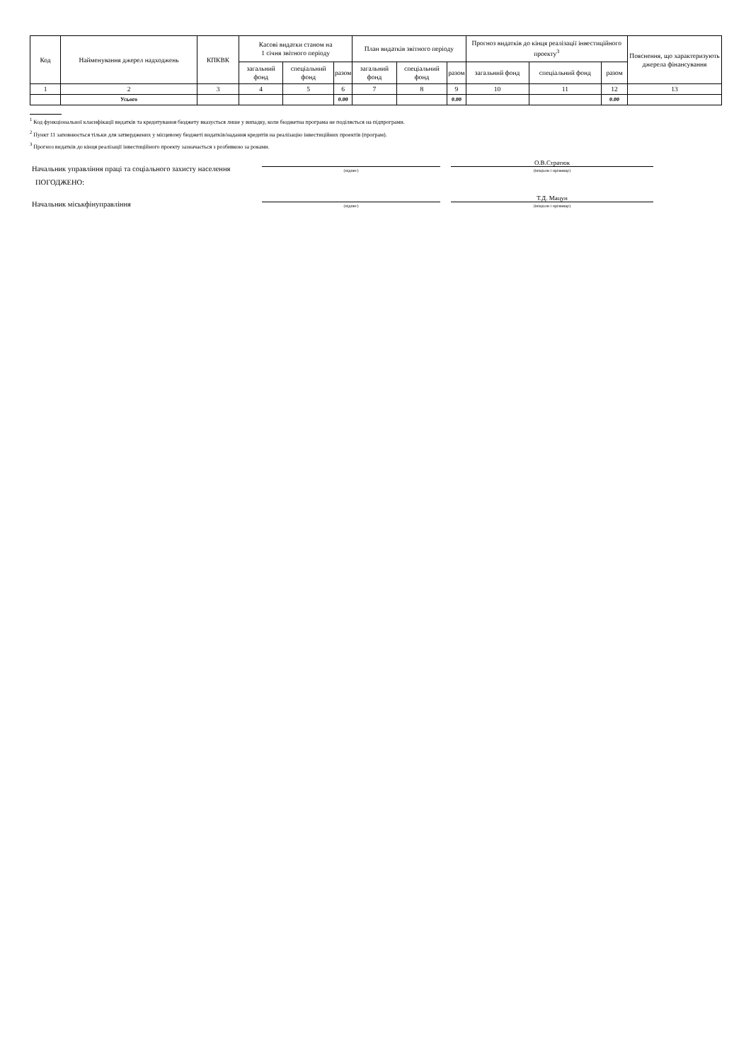| Код | Найменування джерел надходжень | КПКВК | Касові видатки станом на 1 січня звітного періоду | | | План видатків звітного періоду | | | Прогноз видатків до кінця реалізації інвестиційного проекту<sup>3</sup> | | | Пояснення, що характеризують джерела фінансування |
| --- | --- | --- | --- | --- | --- | --- | --- | --- | --- | --- | --- | --- |
| | | | загальний фонд | спеціальний фонд | разом | загальний фонд | спеціальний фонд | разом | загальний фонд | спеціальний фонд | разом | |
| 1 | 2 | 3 | 4 | 5 | 6 | 7 | 8 | 9 | 10 | 11 | 12 | 13 |
| | Усього | | | | 0.00 | | | 0.00 | | | 0.00 | |
<sup>1</sup> Код функціональної класифікації видатків та кредитування бюджету вказується лише у випадку, коли бюджетна програма не поділяється на підпрограми.
<sup>2</sup> Пункт 11 заповнюється тільки для затверджених у місцевому бюджеті видатків/надання кредитів на реалізацію інвестиційних проектів (програм).
<sup>3</sup> Прогноз видатків до кінця реалізації інвестиційного проекту зазначається з розбивкою за роками.
Начальник управління праці та соціального захисту населення
(підпис)
О.В.Стратюк
(ініціали і прізвище)
ПОГОДЖЕНО:
Начальник міськфінуправління
(підпис)
Т.Д. Мацун
(ініціали і прізвище)